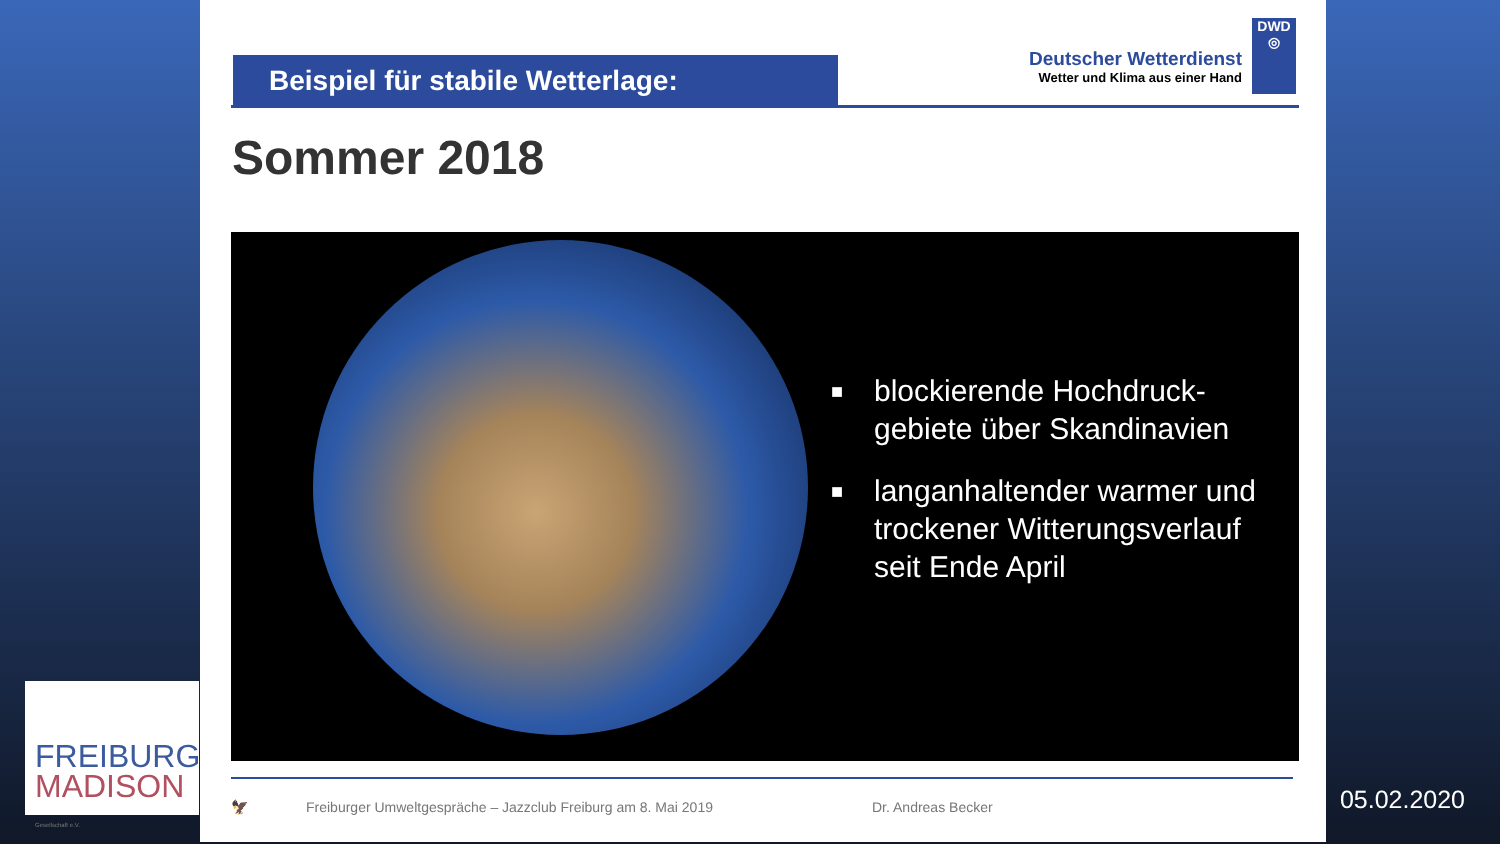Beispiel für stabile Wetterlage:
Deutscher Wetterdienst
Wetter und Klima aus einer Hand
DWD
◎
Sommer 2018
■
blockierende Hochdruck-
gebiete über Skandinavien
■
langanhaltender warmer und
trockener Witterungsverlauf
seit Ende April
🦅 Freiburger Umweltgespräche – Jazzclub Freiburg am 8. Mai 2019 Dr. Andreas Becker
FREIBURG
MADISON
Gesellschaft e.V.
05.02.2020